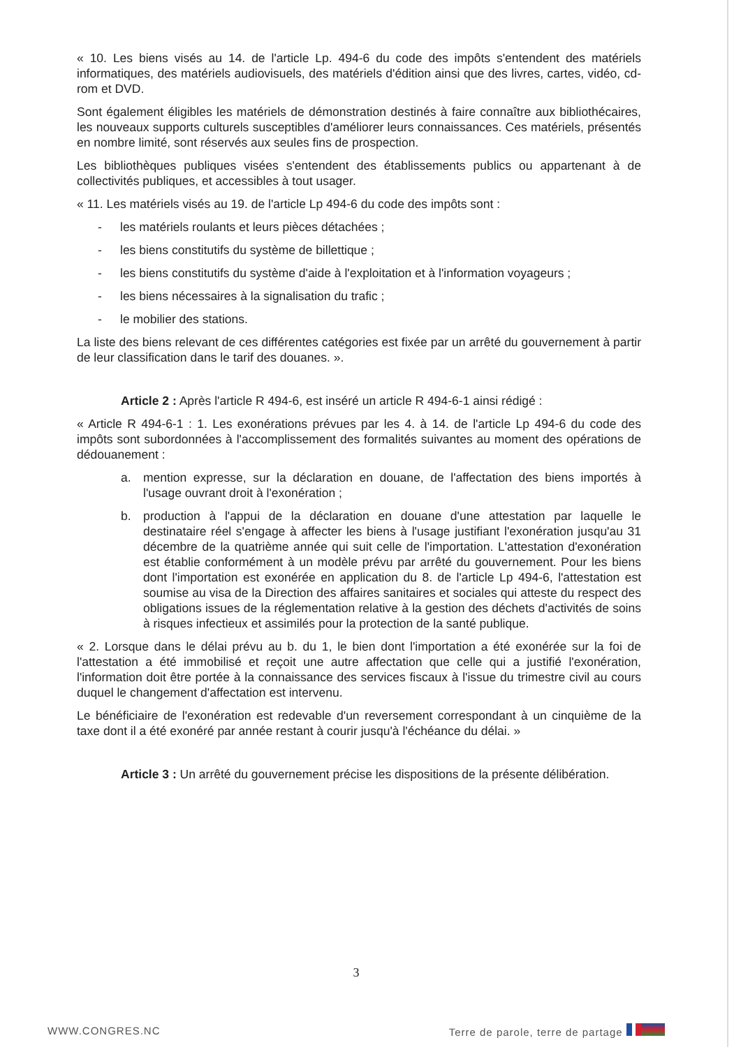« 10. Les biens visés au 14. de l'article Lp. 494-6 du code des impôts s'entendent des matériels informatiques, des matériels audiovisuels, des matériels d'édition ainsi que des livres, cartes, vidéo, cd-rom et DVD.
Sont également éligibles les matériels de démonstration destinés à faire connaître aux bibliothécaires, les nouveaux supports culturels susceptibles d'améliorer leurs connaissances. Ces matériels, présentés en nombre limité, sont réservés aux seules fins de prospection.
Les bibliothèques publiques visées s'entendent des établissements publics ou appartenant à de collectivités publiques, et accessibles à tout usager.
« 11. Les matériels visés au 19. de l'article Lp 494-6 du code des impôts sont :
- les matériels roulants et leurs pièces détachées ;
- les biens constitutifs du système de billettique ;
- les biens constitutifs du système d'aide à l'exploitation et à l'information voyageurs ;
- les biens nécessaires à la signalisation du trafic ;
- le mobilier des stations.
La liste des biens relevant de ces différentes catégories est fixée par un arrêté du gouvernement à partir de leur classification dans le tarif des douanes. ».
Article 2 : Après l'article R 494-6, est inséré un article R 494-6-1 ainsi rédigé :
« Article R 494-6-1 : 1. Les exonérations prévues par les 4. à 14. de l'article Lp 494-6 du code des impôts sont subordonnées à l'accomplissement des formalités suivantes au moment des opérations de dédouanement :
a. mention expresse, sur la déclaration en douane, de l'affectation des biens importés à l'usage ouvrant droit à l'exonération ;
b. production à l'appui de la déclaration en douane d'une attestation par laquelle le destinataire réel s'engage à affecter les biens à l'usage justifiant l'exonération jusqu'au 31 décembre de la quatrième année qui suit celle de l'importation. L'attestation d'exonération est établie conformément à un modèle prévu par arrêté du gouvernement. Pour les biens dont l'importation est exonérée en application du 8. de l'article Lp 494-6, l'attestation est soumise au visa de la Direction des affaires sanitaires et sociales qui atteste du respect des obligations issues de la réglementation relative à la gestion des déchets d'activités de soins à risques infectieux et assimilés pour la protection de la santé publique.
« 2. Lorsque dans le délai prévu au b. du 1, le bien dont l'importation a été exonérée sur la foi de l'attestation a été immobilisé et reçoit une autre affectation que celle qui a justifié l'exonération, l'information doit être portée à la connaissance des services fiscaux à l'issue du trimestre civil au cours duquel le changement d'affectation est intervenu.
Le bénéficiaire de l'exonération est redevable d'un reversement correspondant à un cinquième de la taxe dont il a été exonéré par année restant à courir jusqu'à l'échéance du délai. »
Article 3 : Un arrêté du gouvernement précise les dispositions de la présente délibération.
3
WWW.CONGRES.NC Terre de parole, terre de partage